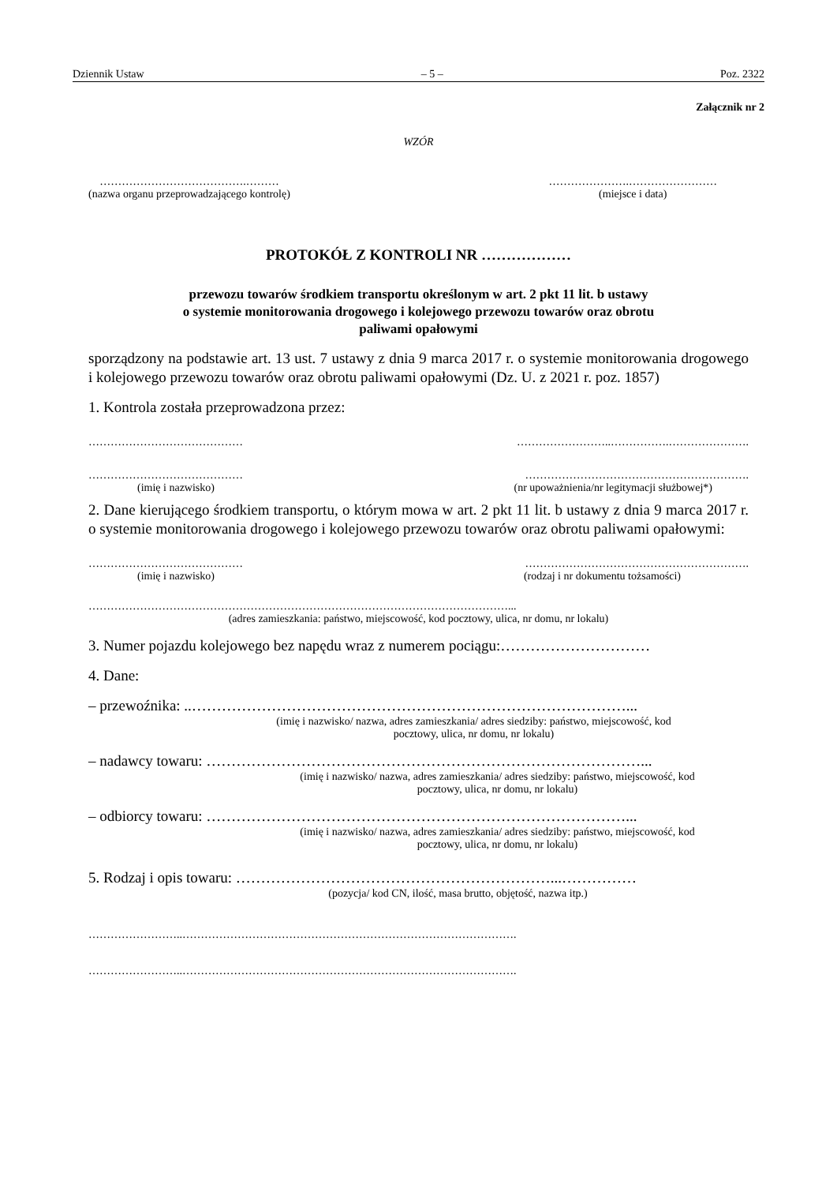Dziennik Ustaw – 5 – Poz. 2322
Załącznik nr 2
WZÓR
………………………………….………
(nazwa organu przeprowadzającego kontrolę)
………………….……………………
(miejsce i data)
PROTOKÓŁ Z KONTROLI NR ………………
przewozu towarów środkiem transportu określonym w art. 2 pkt 11 lit. b ustawy
o systemie monitorowania drogowego i kolejowego przewozu towarów oraz obrotu
paliwami opałowymi
sporządzony na podstawie art. 13 ust. 7 ustawy z dnia 9 marca 2017 r. o systemie monitorowania drogowego i kolejowego przewozu towarów oraz obrotu paliwami opałowymi (Dz. U. z 2021 r. poz. 1857)
1. Kontrola została przeprowadzona przez:
…………………………………… ……………………..…………….………………….
…………………………………… …………………………………………………….
(imię i nazwisko) (nr upoważnienia/nr legitymacji służbowej*)
2. Dane kierującego środkiem transportu, o którym mowa w art. 2 pkt 11 lit. b ustawy z dnia 9 marca 2017 r. o systemie monitorowania drogowego i kolejowego przewozu towarów oraz obrotu paliwami opałowymi:
…………………………………… …………………………………………………….
(imię i nazwisko) (rodzaj i nr dokumentu tożsamości)
……………………………………………………………………………………………………...
(adres zamieszkania: państwo, miejscowość, kod pocztowy, ulica, nr domu, nr lokalu)
3. Numer pojazdu kolejowego bez napędu wraz z numerem pociągu:…………………………
4. Dane:
– przewoźnika: ..……………………………………………………………………………...
(imię i nazwisko/ nazwa, adres zamieszkania/ adres siedziby: państwo, miejscowość, kod
pocztowy, ulica, nr domu, nr lokalu)
– nadawcy towaru: ……………………………………………………………………………...
(imię i nazwisko/ nazwa, adres zamieszkania/ adres siedziby: państwo, miejscowość, kod
pocztowy, ulica, nr domu, nr lokalu)
– odbiorcy towaru: …………………………………………………………………………...
(imię i nazwisko/ nazwa, adres zamieszkania/ adres siedziby: państwo, miejscowość, kod
pocztowy, ulica, nr domu, nr lokalu)
5. Rodzaj i opis towaru: ………………………………………………………...……………
(pozycja/ kod CN, ilość, masa brutto, objętość, nazwa itp.)
……………………..……………………………………………………………………………….
……………………..……………………………………………………………………………….